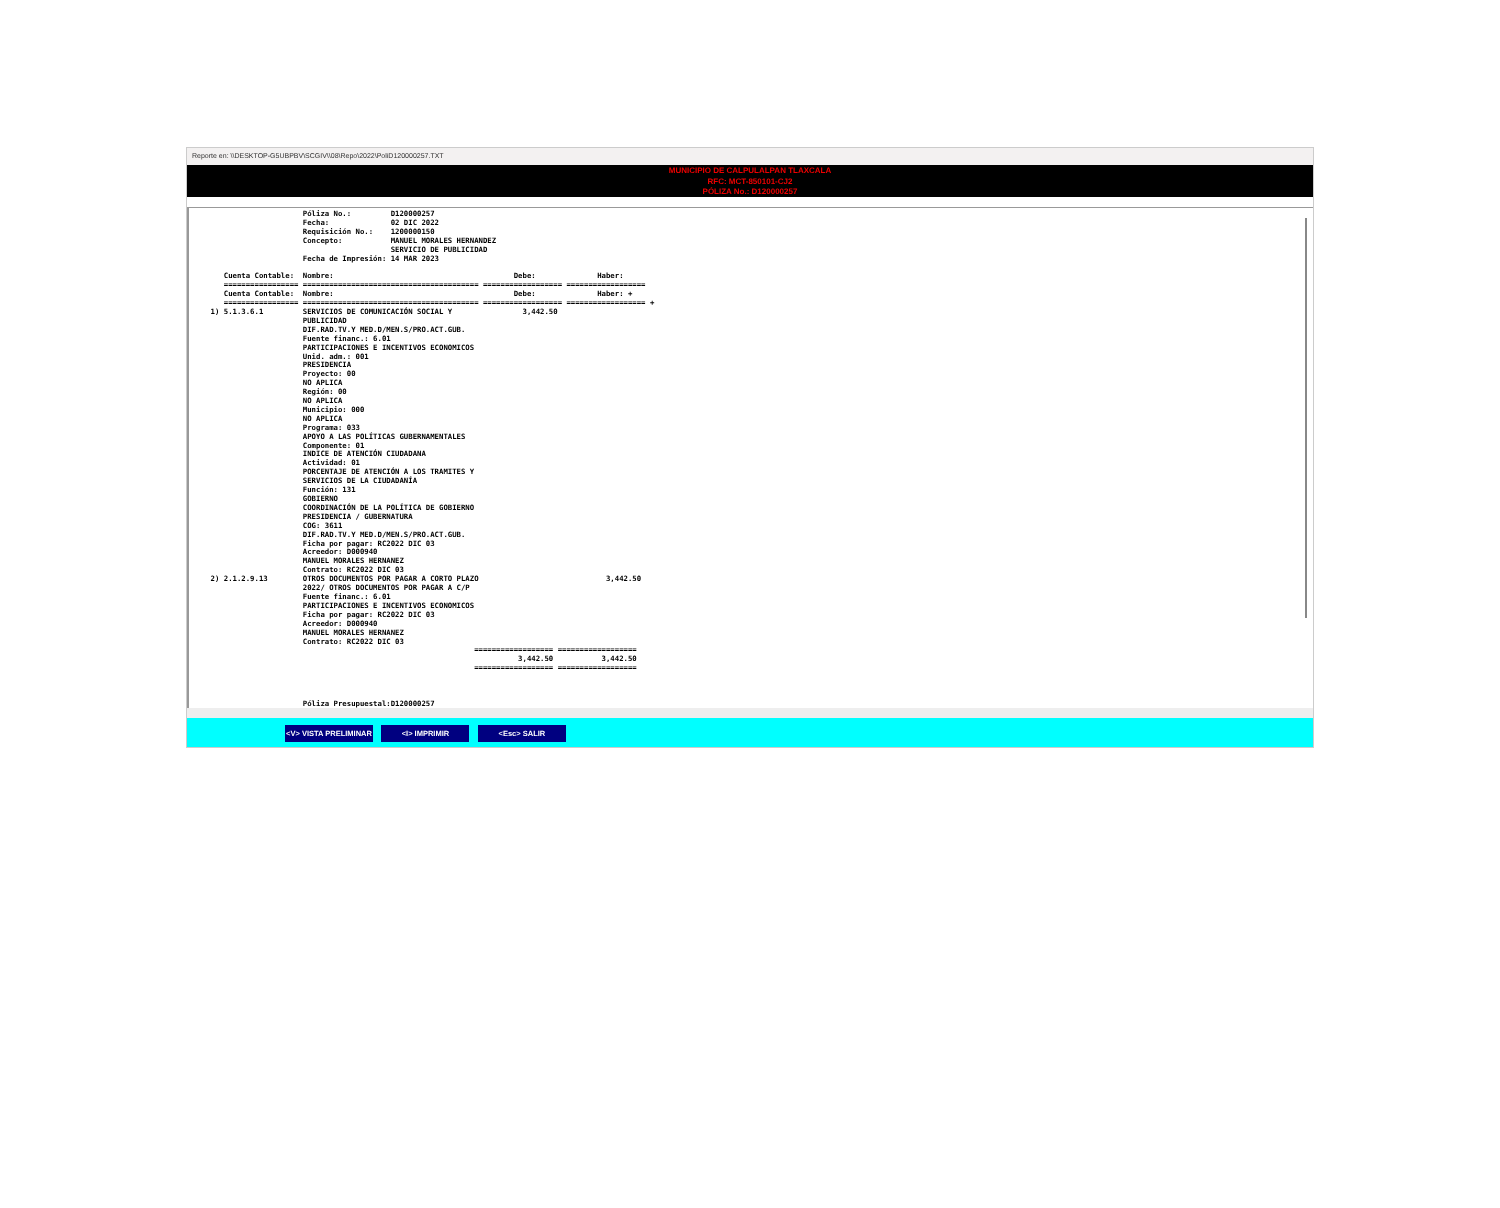Reporte en: \\DESKTOP-G5UBPBV\SCGIV\\08\Repo\2022\PoliD120000257.TXT
MUNICIPIO DE CALPULALPAN TLAXCALA
RFC: MCT-850101-CJ2
PÓLIZA No.: D120000257
                         Póliza No.:         D120000257
                         Fecha:              02 DIC 2022
                         Requisición No.:    1200000150
                         Concepto:           MANUEL MORALES HERNANDEZ
                                             SERVICIO DE PUBLICIDAD
                         Fecha de Impresión: 14 MAR 2023

       Cuenta Contable:  Nombre:                                         Debe:              Haber:
       ================= ======================================== ================== ==================
       Cuenta Contable:  Nombre:                                         Debe:              Haber: +
       ================= ======================================== ================== ================== +
    1) 5.1.3.6.1         SERVICIOS DE COMUNICACIÓN SOCIAL Y                3,442.50
                         PUBLICIDAD
                         DIF.RAD.TV.Y MED.D/MEN.S/PRO.ACT.GUB.
                         Fuente financ.: 6.01
                         PARTICIPACIONES E INCENTIVOS ECONOMICOS
                         Unid. adm.: 001
                         PRESIDENCIA
                         Proyecto: 00
                         NO APLICA
                         Región: 00
                         NO APLICA
                         Municipio: 000
                         NO APLICA
                         Programa: 033
                         APOYO A LAS POLÍTICAS GUBERNAMENTALES
                         Componente: 01
                         INDICE DE ATENCIÓN CIUDADANA
                         Actividad: 01
                         PORCENTAJE DE ATENCIÓN A LOS TRAMITES Y
                         SERVICIOS DE LA CIUDADANÍA
                         Función: 131
                         GOBIERNO
                         COORDINACIÓN DE LA POLÍTICA DE GOBIERNO
                         PRESIDENCIA / GUBERNATURA
                         COG: 3611
                         DIF.RAD.TV.Y MED.D/MEN.S/PRO.ACT.GUB.
                         Ficha por pagar: RC2022 DIC 03
                         Acreedor: D000940
                         MANUEL MORALES HERNANEZ
                         Contrato: RC2022 DIC 03
    2) 2.1.2.9.13        OTROS DOCUMENTOS POR PAGAR A CORTO PLAZO                             3,442.50
                         2022/ OTROS DOCUMENTOS POR PAGAR A C/P
                         Fuente financ.: 6.01
                         PARTICIPACIONES E INCENTIVOS ECONOMICOS
                         Ficha por pagar: RC2022 DIC 03
                         Acreedor: D000940
                         MANUEL MORALES HERNANEZ
                         Contrato: RC2022 DIC 03
                                                                ================== ==================
                                                                          3,442.50           3,442.50
                                                                ================== ==================



                         Póliza Presupuestal:D120000257
<V> VISTA PRELIMINAR <I> IMPRIMIR <Esc> SALIR